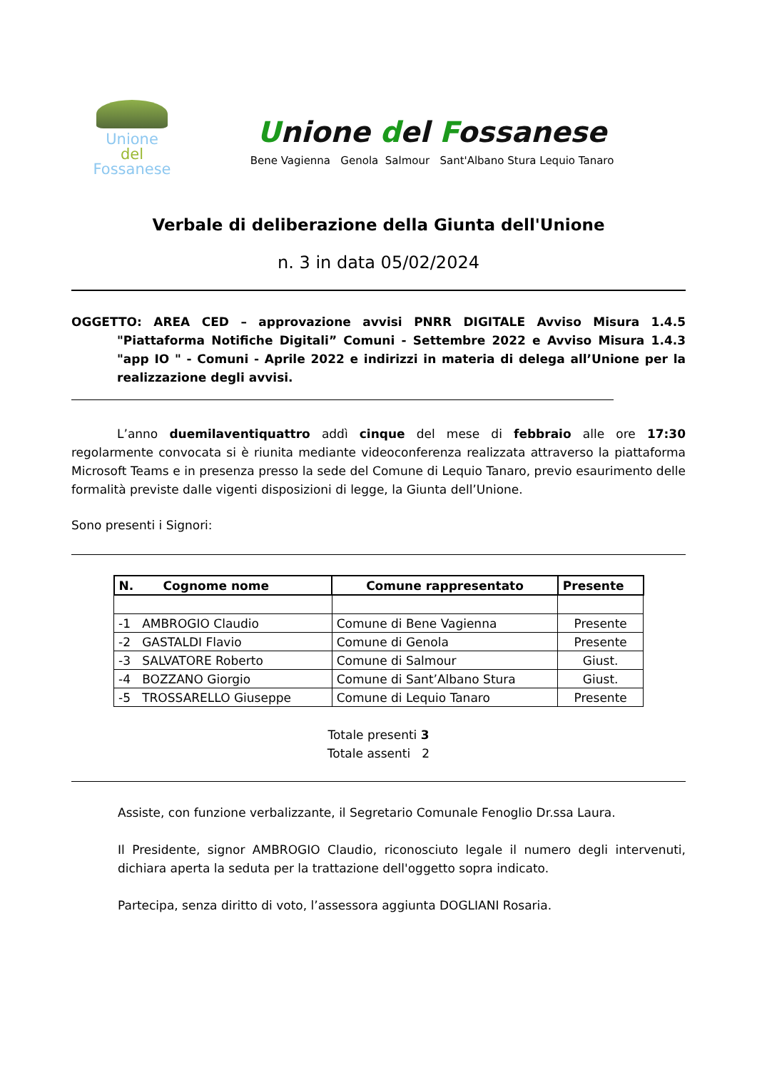Unione
del
Fossanese
Unione del Fossanese
Bene Vagienna Genola Salmour Sant'Albano Stura Lequio Tanaro
Verbale di deliberazione della Giunta dell'Unione
n. 3 in data 05/02/2024
OGGETTO: AREA CED – approvazione avvisi PNRR DIGITALE Avviso Misura 1.4.5 "Piattaforma Notifiche Digitali” Comuni - Settembre 2022 e Avviso Misura 1.4.3 "app IO " - Comuni - Aprile 2022 e indirizzi in materia di delega all’Unione per la realizzazione degli avvisi.
L’anno duemilaventiquattro addì cinque del mese di febbraio alle ore 17:30 regolarmente convocata si è riunita mediante videoconferenza realizzata attraverso la piattaforma Microsoft Teams e in presenza presso la sede del Comune di Lequio Tanaro, previo esaurimento delle formalità previste dalle vigenti disposizioni di legge, la Giunta dell’Unione.
Sono presenti i Signori:
| N. Cognome nome | Comune rappresentato | Presente |
| --- | --- | --- |
| -1 AMBROGIO Claudio | Comune di Bene Vagienna | Presente |
| -2 GASTALDI Flavio | Comune di Genola | Presente |
| -3 SALVATORE Roberto | Comune di Salmour | Giust. |
| -4 BOZZANO Giorgio | Comune di Sant’Albano Stura | Giust. |
| -5 TROSSARELLO Giuseppe | Comune di Lequio Tanaro | Presente |
Totale presenti 3
Totale assenti 2
Assiste, con funzione verbalizzante, il Segretario Comunale Fenoglio Dr.ssa Laura.
Il Presidente, signor AMBROGIO Claudio, riconosciuto legale il numero degli intervenuti, dichiara aperta la seduta per la trattazione dell'oggetto sopra indicato.
Partecipa, senza diritto di voto, l’assessora aggiunta DOGLIANI Rosaria.